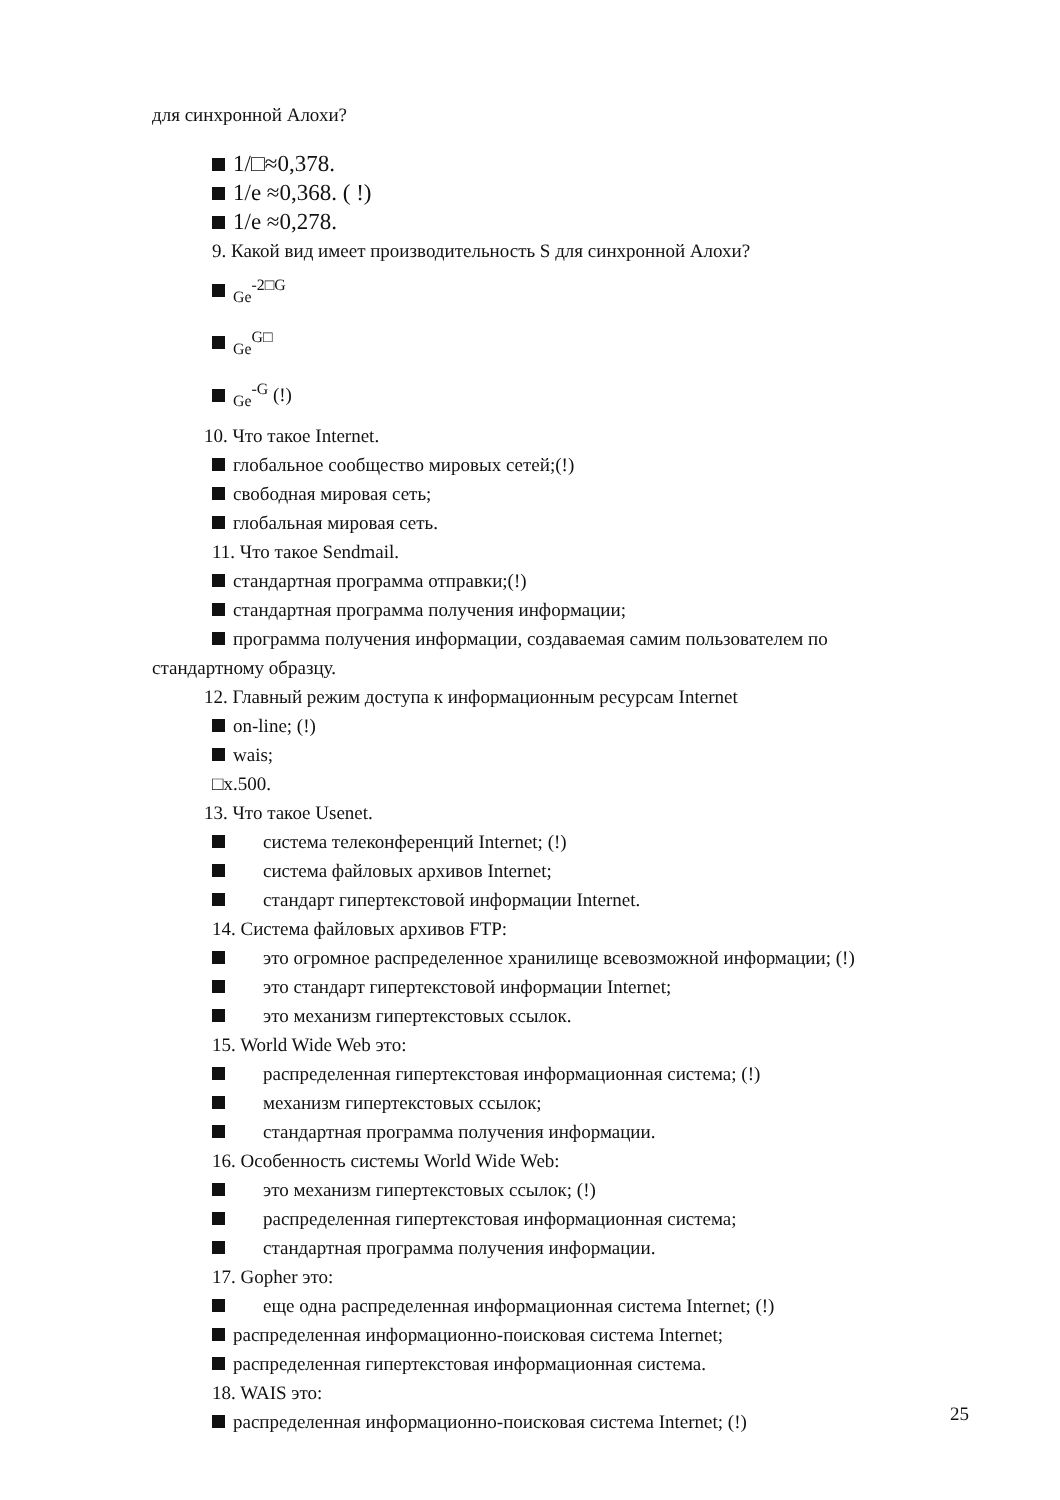для синхронной Алохи?
1/□≈0,378.
1/e ≈0,368. ( !)
1/e ≈0,278.
9. Какой вид имеет производительность S для синхронной Алохи?
<sub>Ge</sub><sup>-2□G</sup>
<sub>Ge</sub><sup>G□</sup>
<sub>Ge</sub><sup>-G</sup> (!)
10. Что такое Internet.
глобальное сообщество мировых сетей;(!)
свободная мировая сеть;
глобальная мировая сеть.
11. Что такое Sendmail.
стандартная программа отправки;(!)
стандартная программа получения информации;
программа получения информации, создаваемая самим пользователем по
стандартному образцу.
12. Главный режим доступа к информационным ресурсам Internet
on-line; (!)
wais;
□x.500.
13. Что такое Usenet.
система телеконференций Internet; (!)
система файловых архивов Internet;
стандарт гипертекстовой информации Internet.
14. Система файловых архивов FTP:
это огромное распределенное хранилище всевозможной информации; (!)
это стандарт гипертекстовой информации Internet;
это механизм гипертекстовых ссылок.
15. World Wide Web это:
распределенная гипертекстовая информационная система; (!)
механизм гипертекстовых ссылок;
стандартная программа получения информации.
16. Особенность системы World Wide Web:
это механизм гипертекстовых ссылок; (!)
распределенная гипертекстовая информационная система;
стандартная программа получения информации.
17. Gopher это:
еще одна распределенная информационная система Internet; (!)
распределенная информационно-поисковая система Internet;
распределенная гипертекстовая информационная система.
18. WAIS это:
распределенная информационно-поисковая система Internet; (!)
25